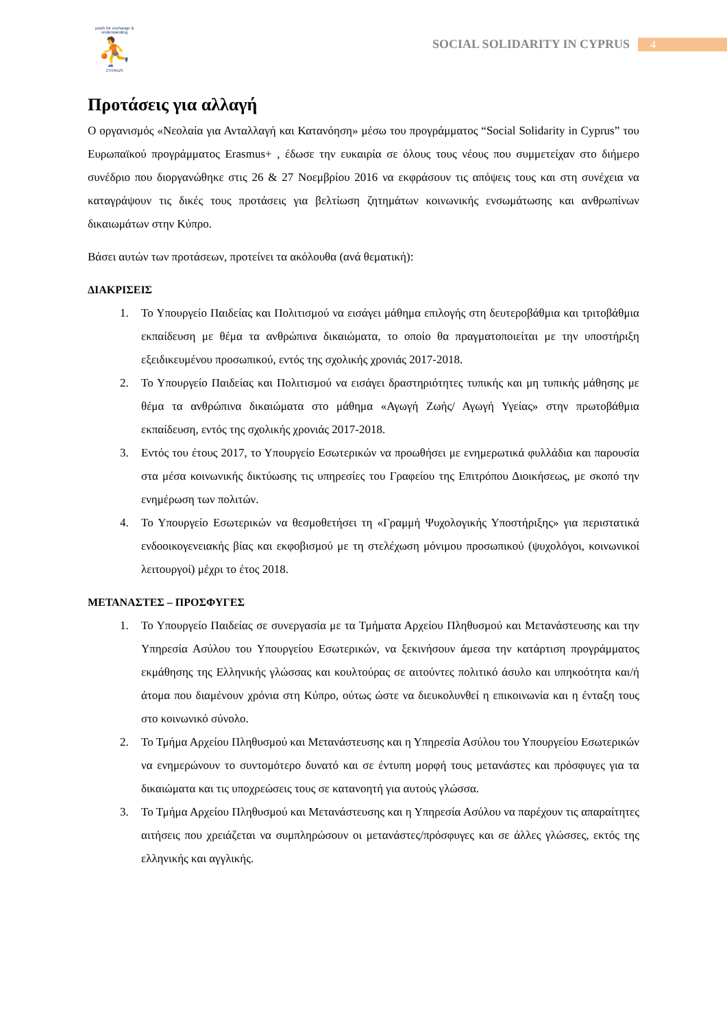youth for exchange & understanding
⛹
CYPRUS
SOCIAL SOLIDARITY IN CYPRUS 4
Προτάσεις για αλλαγή
Ο οργανισμός «Νεολαία για Ανταλλαγή και Κατανόηση» μέσω του προγράμματος “Social Solidarity in Cyprus” του Ευρωπαϊκού προγράμματος Erasmus+ , έδωσε την ευκαιρία σε όλους τους νέους που συμμετείχαν στο διήμερο συνέδριο που διοργανώθηκε στις 26 & 27 Νοεμβρίου 2016 να εκφράσουν τις απόψεις τους και στη συνέχεια να καταγράψουν τις δικές τους προτάσεις για βελτίωση ζητημάτων κοινωνικής ενσωμάτωσης και ανθρωπίνων δικαιωμάτων στην Κύπρο.
Βάσει αυτών των προτάσεων, προτείνει τα ακόλουθα (ανά θεματική):
ΔΙΑΚΡΙΣΕΙΣ
1. Το Υπουργείο Παιδείας και Πολιτισμού να εισάγει μάθημα επιλογής στη δευτεροβάθμια και τριτοβάθμια εκπαίδευση με θέμα τα ανθρώπινα δικαιώματα, το οποίο θα πραγματοποιείται με την υποστήριξη εξειδικευμένου προσωπικού, εντός της σχολικής χρονιάς 2017-2018.
2. Το Υπουργείο Παιδείας και Πολιτισμού να εισάγει δραστηριότητες τυπικής και μη τυπικής μάθησης με θέμα τα ανθρώπινα δικαιώματα στο μάθημα «Αγωγή Ζωής/ Αγωγή Υγείας» στην πρωτοβάθμια εκπαίδευση, εντός της σχολικής χρονιάς 2017-2018.
3. Εντός του έτους 2017, το Υπουργείο Εσωτερικών να προωθήσει με ενημερωτικά φυλλάδια και παρουσία στα μέσα κοινωνικής δικτύωσης τις υπηρεσίες του Γραφείου της Επιτρόπου Διοικήσεως, με σκοπό την ενημέρωση των πολιτών.
4. Το Υπουργείο Εσωτερικών να θεσμοθετήσει τη «Γραμμή Ψυχολογικής Υποστήριξης» για περιστατικά ενδοοικογενειακής βίας και εκφοβισμού με τη στελέχωση μόνιμου προσωπικού (ψυχολόγοι, κοινωνικοί λειτουργοί) μέχρι το έτος 2018.
ΜΕΤΑΝΑΣΤΕΣ – ΠΡΟΣΦΥΓΕΣ
1. Το Υπουργείο Παιδείας σε συνεργασία με τα Τμήματα Αρχείου Πληθυσμού και Μετανάστευσης και την Υπηρεσία Ασύλου του Υπουργείου Εσωτερικών, να ξεκινήσουν άμεσα την κατάρτιση προγράμματος εκμάθησης της Ελληνικής γλώσσας και κουλτούρας σε αιτούντες πολιτικό άσυλο και υπηκοότητα και/ή άτομα που διαμένουν χρόνια στη Κύπρο, ούτως ώστε να διευκολυνθεί η επικοινωνία και η ένταξη τους στο κοινωνικό σύνολο.
2. Το Τμήμα Αρχείου Πληθυσμού και Μετανάστευσης και η Υπηρεσία Ασύλου του Υπουργείου Εσωτερικών να ενημερώνουν το συντομότερο δυνατό και σε έντυπη μορφή τους μετανάστες και πρόσφυγες για τα δικαιώματα και τις υποχρεώσεις τους σε κατανοητή για αυτούς γλώσσα.
3. Το Τμήμα Αρχείου Πληθυσμού και Μετανάστευσης και η Υπηρεσία Ασύλου να παρέχουν τις απαραίτητες αιτήσεις που χρειάζεται να συμπληρώσουν οι μετανάστες/πρόσφυγες και σε άλλες γλώσσες, εκτός της ελληνικής και αγγλικής.